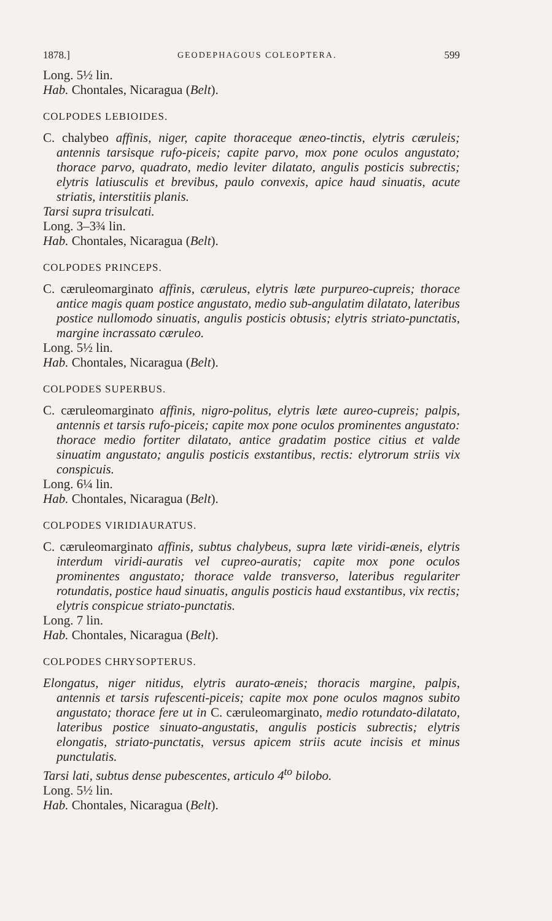1878.] GEODEPHAGOUS COLEOPTERA. 599
Long. 5½ lin.
Hab. Chontales, Nicaragua (Belt).
COLPODES LEBIOIDES.
C. chalybeo affinis, niger, capite thoraceque æneo-tinctis, elytris cæruleis; antennis tarsisque rufo-piceis; capite parvo, mox pone oculos angustato; thorace parvo, quadrato, medio leviter dilatato, angulis posticis subrectis; elytris latiusculis et brevibus, paulo convexis, apice haud sinuatis, acute striatis, interstitiis planis.
Tarsi supra trisulcati.
Long. 3–3¾ lin.
Hab. Chontales, Nicaragua (Belt).
COLPODES PRINCEPS.
C. cæruleomarginato affinis, cæruleus, elytris læte purpureo-cupreis; thorace antice magis quam postice angustato, medio sub-angulatim dilatato, lateribus postice nullomodo sinuatis, angulis posticis obtusis; elytris striato-punctatis, margine incrassato cæruleo.
Long. 5½ lin.
Hab. Chontales, Nicaragua (Belt).
COLPODES SUPERBUS.
C. cæruleomarginato affinis, nigro-politus, elytris læte aureo-cupreis; palpis, antennis et tarsis rufo-piceis; capite mox pone oculos prominentes angustato: thorace medio fortiter dilatato, antice gradatim postice citius et valde sinuatim angustato; angulis posticis exstantibus, rectis: elytrorum striis vix conspicuis.
Long. 6¼ lin.
Hab. Chontales, Nicaragua (Belt).
COLPODES VIRIDIAURATUS.
C. cæruleomarginato affinis, subtus chalybeus, supra læte viridi-æneis, elytris interdum viridi-auratis vel cupreo-auratis; capite mox pone oculos prominentes angustato; thorace valde transverso, lateribus regulariter rotundatis, postice haud sinuatis, angulis posticis haud exstantibus, vix rectis; elytris conspicue striato-punctatis.
Long. 7 lin.
Hab. Chontales, Nicaragua (Belt).
COLPODES CHRYSOPTERUS.
Elongatus, niger nitidus, elytris aurato-æneis; thoracis margine, palpis, antennis et tarsis rufescenti-piceis; capite mox pone oculos magnos subito angustato; thorace fere ut in C. cæruleomarginato, medio rotundato-dilatato, lateribus postice sinuato-angustatis, angulis posticis subrectis; elytris elongatis, striato-punctatis, versus apicem striis acute incisis et minus punctulatis.
Tarsi lati, subtus dense pubescentes, articulo 4<sup>to</sup> bilobo.
Long. 5½ lin.
Hab. Chontales, Nicaragua (Belt).